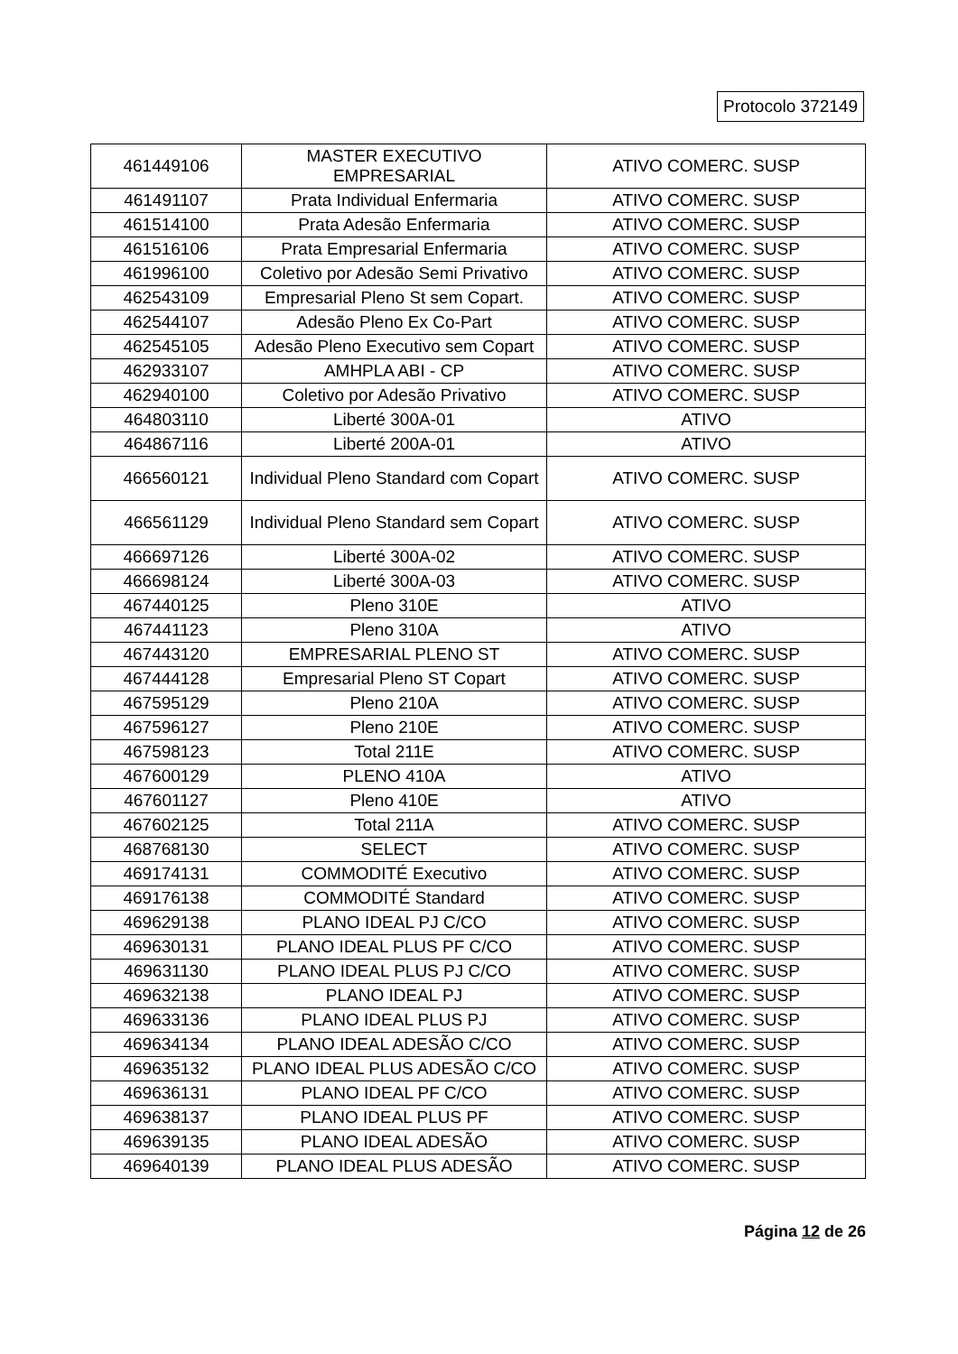Protocolo 372149
| 461449106 | MASTER EXECUTIVO EMPRESARIAL | ATIVO COMERC. SUSP |
| 461491107 | Prata Individual Enfermaria | ATIVO COMERC. SUSP |
| 461514100 | Prata Adesão Enfermaria | ATIVO COMERC. SUSP |
| 461516106 | Prata Empresarial Enfermaria | ATIVO COMERC. SUSP |
| 461996100 | Coletivo por Adesão Semi Privativo | ATIVO COMERC. SUSP |
| 462543109 | Empresarial Pleno St sem Copart. | ATIVO COMERC. SUSP |
| 462544107 | Adesão Pleno Ex Co-Part | ATIVO COMERC. SUSP |
| 462545105 | Adesão Pleno Executivo sem Copart | ATIVO COMERC. SUSP |
| 462933107 | AMHPLA ABI - CP | ATIVO COMERC. SUSP |
| 462940100 | Coletivo por Adesão Privativo | ATIVO COMERC. SUSP |
| 464803110 | Liberté 300A-01 | ATIVO |
| 464867116 | Liberté 200A-01 | ATIVO |
| 466560121 | Individual Pleno Standard com Copart | ATIVO COMERC. SUSP |
| 466561129 | Individual Pleno Standard sem Copart | ATIVO COMERC. SUSP |
| 466697126 | Liberté 300A-02 | ATIVO COMERC. SUSP |
| 466698124 | Liberté 300A-03 | ATIVO COMERC. SUSP |
| 467440125 | Pleno 310E | ATIVO |
| 467441123 | Pleno 310A | ATIVO |
| 467443120 | EMPRESARIAL PLENO ST | ATIVO COMERC. SUSP |
| 467444128 | Empresarial Pleno ST Copart | ATIVO COMERC. SUSP |
| 467595129 | Pleno 210A | ATIVO COMERC. SUSP |
| 467596127 | Pleno 210E | ATIVO COMERC. SUSP |
| 467598123 | Total 211E | ATIVO COMERC. SUSP |
| 467600129 | PLENO 410A | ATIVO |
| 467601127 | Pleno 410E | ATIVO |
| 467602125 | Total 211A | ATIVO COMERC. SUSP |
| 468768130 | SELECT | ATIVO COMERC. SUSP |
| 469174131 | COMMODITÉ Executivo | ATIVO COMERC. SUSP |
| 469176138 | COMMODITÉ Standard | ATIVO COMERC. SUSP |
| 469629138 | PLANO IDEAL PJ C/CO | ATIVO COMERC. SUSP |
| 469630131 | PLANO IDEAL PLUS PF C/CO | ATIVO COMERC. SUSP |
| 469631130 | PLANO IDEAL PLUS PJ C/CO | ATIVO COMERC. SUSP |
| 469632138 | PLANO IDEAL PJ | ATIVO COMERC. SUSP |
| 469633136 | PLANO IDEAL PLUS PJ | ATIVO COMERC. SUSP |
| 469634134 | PLANO IDEAL ADESÃO C/CO | ATIVO COMERC. SUSP |
| 469635132 | PLANO IDEAL PLUS ADESÃO C/CO | ATIVO COMERC. SUSP |
| 469636131 | PLANO IDEAL PF C/CO | ATIVO COMERC. SUSP |
| 469638137 | PLANO IDEAL PLUS PF | ATIVO COMERC. SUSP |
| 469639135 | PLANO IDEAL ADESÃO | ATIVO COMERC. SUSP |
| 469640139 | PLANO IDEAL PLUS ADESÃO | ATIVO COMERC. SUSP |
Página 12 de 26